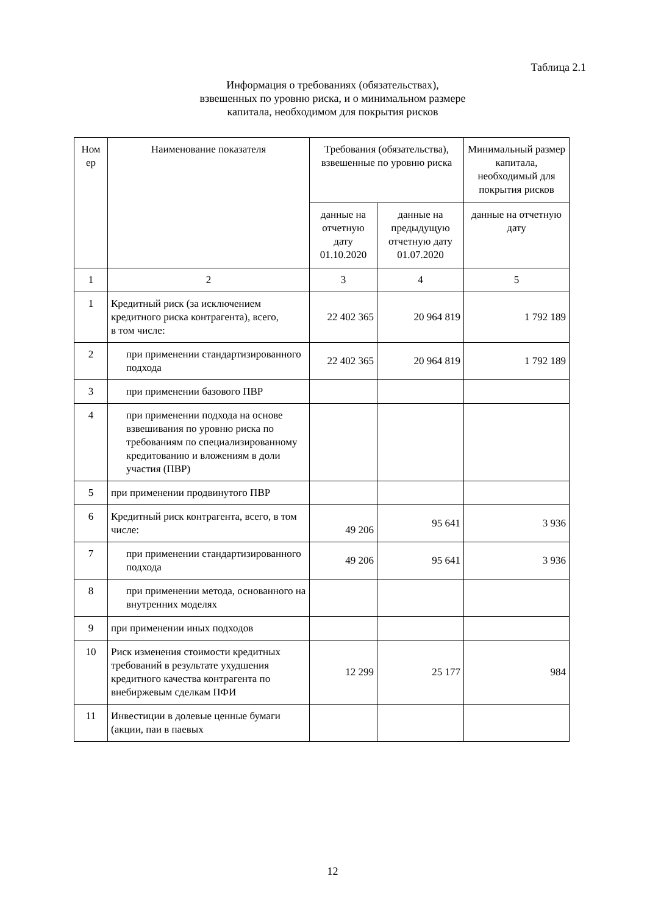Таблица 2.1
Информация о требованиях (обязательствах),
взвешенных по уровню риска, и о минимальном размере
капитала, необходимом для покрытия рисков
| Ном ер | Наименование показателя | Требования (обязательства), взвешенные по уровню риска | | Минимальный размер капитала, необходимый для покрытия рисков |
| --- | --- | --- | --- | --- |
| | | данные на отчетную дату 01.10.2020 | данные на предыдущую отчетную дату 01.07.2020 | данные на отчетную дату |
| 1 | 2 | 3 | 4 | 5 |
| 1 | Кредитный риск (за исключением кредитного риска контрагента), всего, в том числе: | 22 402 365 | 20 964 819 | 1 792 189 |
| 2 | при применении стандартизированного подхода | 22 402 365 | 20 964 819 | 1 792 189 |
| 3 | при применении базового ПВР | | | |
| 4 | при применении подхода на основе взвешивания по уровню риска по требованиям по специализированному кредитованию и вложениям в доли участия (ПВР) | | | |
| 5 | при применении продвинутого ПВР | | | |
| 6 | Кредитный риск контрагента, всего, в том числе: | 49 206 | 95 641 | 3 936 |
| 7 | при применении стандартизированного подхода | 49 206 | 95 641 | 3 936 |
| 8 | при применении метода, основанного на внутренних моделях | | | |
| 9 | при применении иных подходов | | | |
| 10 | Риск изменения стоимости кредитных требований в результате ухудшения кредитного качества контрагента по внебиржевым сделкам ПФИ | 12 299 | 25 177 | 984 |
| 11 | Инвестиции в долевые ценные бумаги (акции, паи в паевых | | | |
12